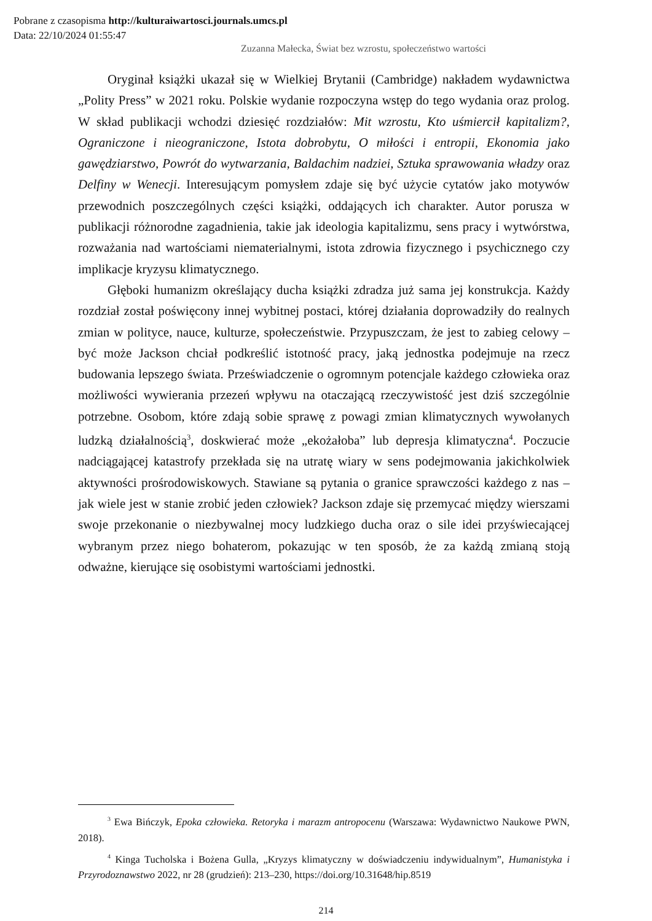Pobrane z czasopisma http://kulturaiwartosci.journals.umcs.pl
Data: 22/10/2024 01:55:47
Zuzanna Małecka, Świat bez wzrostu, społeczeństwo wartości
Oryginał książki ukazał się w Wielkiej Brytanii (Cambridge) nakładem wydawnictwa „Polity Press” w 2021 roku. Polskie wydanie rozpoczyna wstęp do tego wydania oraz prolog. W skład publikacji wchodzi dziesięć rozdziałów: Mit wzrostu, Kto uśmiercił kapitalizm?, Ograniczone i nieograniczone, Istota dobrobytu, O miłości i entropii, Ekonomia jako gawędziarstwo, Powrót do wytwarzania, Baldachim nadziei, Sztuka sprawowania władzy oraz Delfiny w Wenecji. Interesującym pomysłem zdaje się być użycie cytatów jako motywów przewodnich poszczególnych części książki, oddających ich charakter. Autor porusza w publikacji różnorodne zagadnienia, takie jak ideologia kapitalizmu, sens pracy i wytwórstwa, rozważania nad wartościami niematerialnymi, istota zdrowia fizycznego i psychicznego czy implikacje kryzysu klimatycznego.
Głęboki humanizm określający ducha książki zdradza już sama jej konstrukcja. Każdy rozdział został poświęcony innej wybitnej postaci, której działania doprowadziły do realnych zmian w polityce, nauce, kulturze, społeczeństwie. Przypuszczam, że jest to zabieg celowy – być może Jackson chciał podkreślić istotność pracy, jaką jednostka podejmuje na rzecz budowania lepszego świata. Przeświadczenie o ogromnym potencjale każdego człowieka oraz możliwości wywierania przezeń wpływu na otaczającą rzeczywistość jest dziś szczególnie potrzebne. Osobom, które zdają sobie sprawę z powagi zmian klimatycznych wywołanych ludzką działalnością<sup>3</sup>, doskwierać może „ekożałoba” lub depresja klimatyczna<sup>4</sup>. Poczucie nadciągającej katastrofy przekłada się na utratę wiary w sens podejmowania jakichkolwiek aktywności prośrodowiskowych. Stawiane są pytania o granice sprawczości każdego z nas – jak wiele jest w stanie zrobić jeden człowiek? Jackson zdaje się przemycać między wierszami swoje przekonanie o niezbywalnej mocy ludzkiego ducha oraz o sile idei przyświecającej wybranym przez niego bohaterom, pokazując w ten sposób, że za każdą zmianą stoją odważne, kierujące się osobistymi wartościami jednostki.
<sup>3</sup> Ewa Bińczyk, Epoka człowieka. Retoryka i marazm antropocenu (Warszawa: Wydawnictwo Naukowe PWN, 2018).
<sup>4</sup> Kinga Tucholska i Bożena Gulla, „Kryzys klimatyczny w doświadczeniu indywidualnym”, Humanistyka i Przyrodoznawstwo 2022, nr 28 (grudzień): 213–230, https://doi.org/10.31648/hip.8519
214